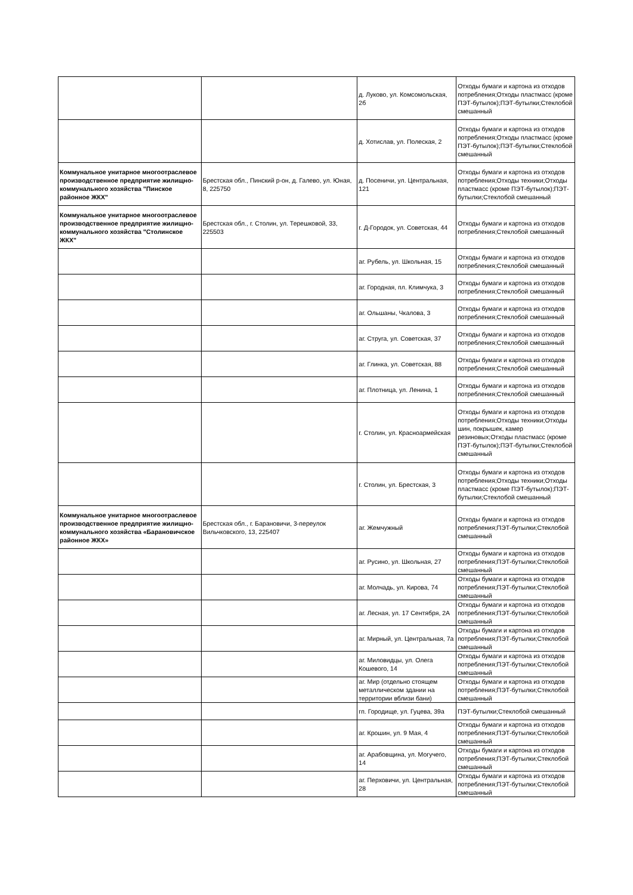| | | д. Луково, ул. Комсомольская, 2б | Отходы бумаги и картона из отходов потребления;Отходы пластмасс (кроме ПЭТ-бутылок);ПЭТ-бутылки;Стеклобой смешанный |
| | | д. Хотислав, ул. Полеская, 2 | Отходы бумаги и картона из отходов потребления;Отходы пластмасс (кроме ПЭТ-бутылок);ПЭТ-бутылки;Стеклобой смешанный |
| Коммунальное унитарное многоотраслевое производственное предприятие жилищно-коммунального хозяйства "Пинское районное ЖКХ" | Брестская обл., Пинский р-он, д. Галево, ул. Юная, 8, 225750 | д. Посеничи, ул. Центральная, 121 | Отходы бумаги и картона из отходов потребления;Отходы техники;Отходы пластмасс (кроме ПЭТ-бутылок);ПЭТ-бутылки;Стеклобой смешанный |
| Коммунальное унитарное многоотраслевое производственное предприятие жилищно-коммунального хозяйства "Столинское ЖКХ" | Брестская обл., г. Столин, ул. Терешковой, 33, 225503 | г. Д-Городок, ул. Советская, 44 | Отходы бумаги и картона из отходов потребления;Стеклобой смешанный |
| | | аг. Рубель, ул. Школьная, 15 | Отходы бумаги и картона из отходов потребления;Стеклобой смешанный |
| | | аг. Городная, пл. Климчука, 3 | Отходы бумаги и картона из отходов потребления;Стеклобой смешанный |
| | | аг. Ольшаны, Чкалова, 3 | Отходы бумаги и картона из отходов потребления;Стеклобой смешанный |
| | | аг. Струга, ул. Советская, 37 | Отходы бумаги и картона из отходов потребления;Стеклобой смешанный |
| | | аг. Глинка, ул. Советская, 88 | Отходы бумаги и картона из отходов потребления;Стеклобой смешанный |
| | | аг. Плотница, ул. Ленина, 1 | Отходы бумаги и картона из отходов потребления;Стеклобой смешанный |
| | | г. Столин, ул. Красноармейская | Отходы бумаги и картона из отходов потребления;Отходы техники;Отходы шин, покрышек, камер резиновых;Отходы пластмасс (кроме ПЭТ-бутылок);ПЭТ-бутылки;Стеклобой смешанный |
| | | г. Столин, ул. Брестская, 3 | Отходы бумаги и картона из отходов потребления;Отходы техники;Отходы пластмасс (кроме ПЭТ-бутылок);ПЭТ-бутылки;Стеклобой смешанный |
| Коммунальное унитарное многоотраслевое производственное предприятие жилищно-коммунального хозяйства «Барановичское районное ЖКХ» | Брестская обл., г. Барановичи, 3-переулок Вильчковского, 13, 225407 | аг. Жемчужный | Отходы бумаги и картона из отходов потребления;ПЭТ-бутылки;Стеклобой смешанный |
| | | аг. Русино, ул. Школьная, 27 | Отходы бумаги и картона из отходов потребления;ПЭТ-бутылки;Стеклобой смешанный |
| | | аг. Молчадь, ул. Кирова, 74 | Отходы бумаги и картона из отходов потребления;ПЭТ-бутылки;Стеклобой смешанный |
| | | аг. Лесная, ул. 17 Сентября, 2А | Отходы бумаги и картона из отходов потребления;ПЭТ-бутылки;Стеклобой смешанный |
| | | аг. Мирный, ул. Центральная, 7а | Отходы бумаги и картона из отходов потребления;ПЭТ-бутылки;Стеклобой смешанный |
| | | аг. Миловидцы, ул. Олега Кошевого, 14 | Отходы бумаги и картона из отходов потребления;ПЭТ-бутылки;Стеклобой смешанный |
| | | аг. Мир (отдельно стоящем металлическом здании на территории вблизи бани) | Отходы бумаги и картона из отходов потребления;ПЭТ-бутылки;Стеклобой смешанный |
| | | гп. Городище, ул. Гуцева, 39а | ПЭТ-бутылки;Стеклобой смешанный |
| | | аг. Крошин, ул. 9 Мая, 4 | Отходы бумаги и картона из отходов потребления;ПЭТ-бутылки;Стеклобой смешанный |
| | | аг. Арабовщина, ул. Могучего, 14 | Отходы бумаги и картона из отходов потребления;ПЭТ-бутылки;Стеклобой смешанный |
| | | аг. Перховичи, ул. Центральная, 28 | Отходы бумаги и картона из отходов потребления;ПЭТ-бутылки;Стеклобой смешанный |